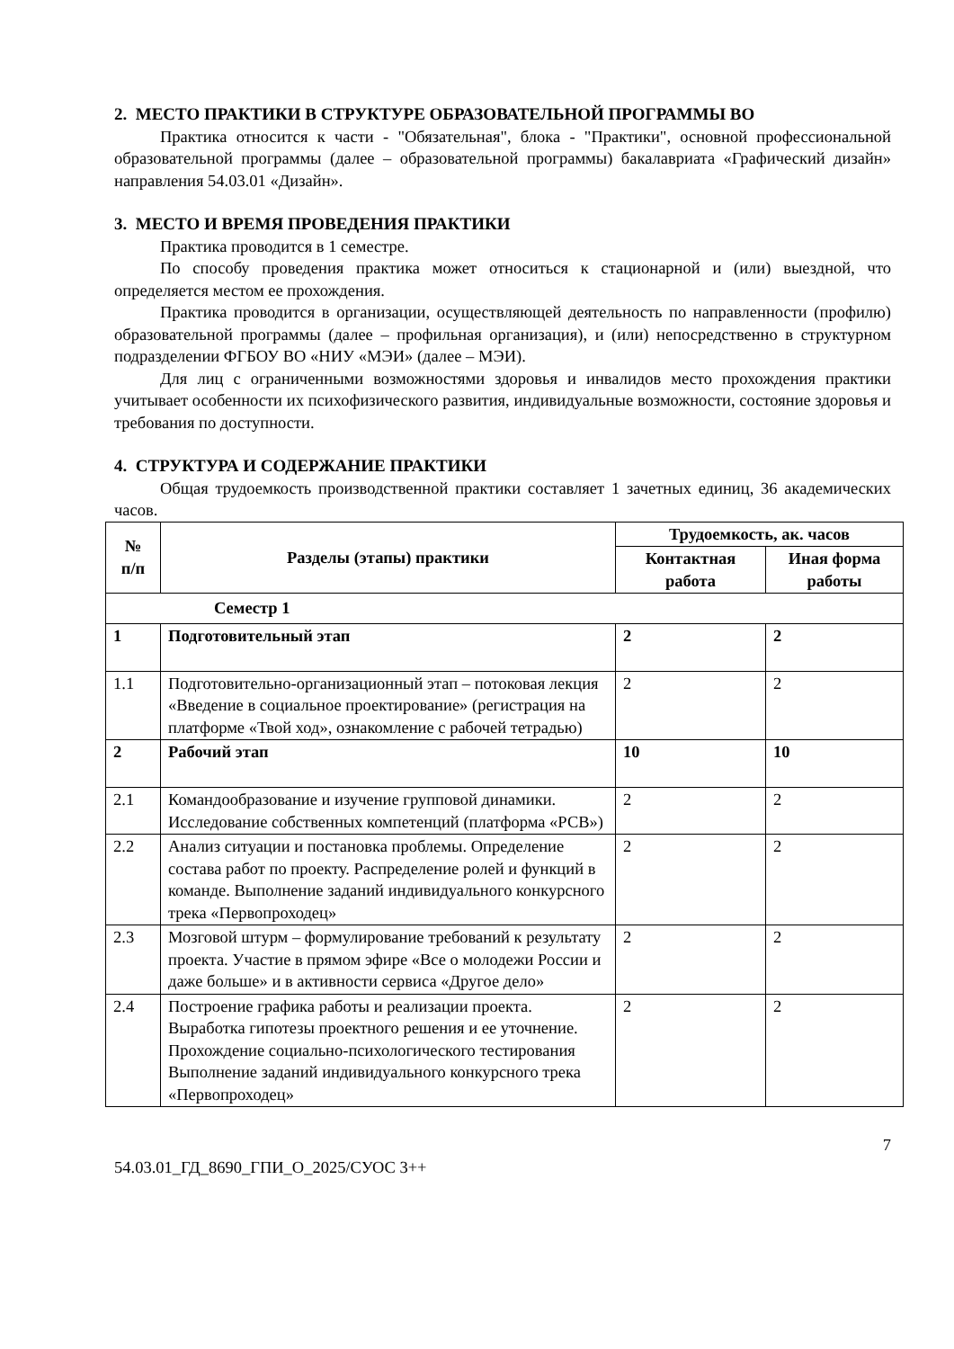2. МЕСТО ПРАКТИКИ В СТРУКТУРЕ ОБРАЗОВАТЕЛЬНОЙ ПРОГРАММЫ ВО
Практика относится к части - "Обязательная", блока - "Практики", основной профессиональной образовательной программы (далее – образовательной программы) бакалавриата «Графический дизайн» направления 54.03.01 «Дизайн».
3. МЕСТО И ВРЕМЯ ПРОВЕДЕНИЯ ПРАКТИКИ
Практика проводится в 1 семестре.
По способу проведения практика может относиться к стационарной и (или) выездной, что определяется местом ее прохождения.
Практика проводится в организации, осуществляющей деятельность по направленности (профилю) образовательной программы (далее – профильная организация), и (или) непосредственно в структурном подразделении ФГБОУ ВО «НИУ «МЭИ» (далее – МЭИ).
Для лиц с ограниченными возможностями здоровья и инвалидов место прохождения практики учитывает особенности их психофизического развития, индивидуальные возможности, состояние здоровья и требования по доступности.
4. СТРУКТУРА И СОДЕРЖАНИЕ ПРАКТИКИ
Общая трудоемкость производственной практики составляет 1 зачетных единиц, 36 академических часов.
| № п/п | Разделы (этапы) практики | Трудоемкость, ак. часов | |
| --- | --- | --- | --- |
| | | Контактная работа | Иная форма работы |
| Семестр 1 | | | |
| 1 | Подготовительный этап | 2 | 2 |
| 1.1 | Подготовительно-организационный этап – потоковая лекция «Введение в социальное проектирование» (регистрация на платформе «Твой ход», ознакомление с рабочей тетрадью) | 2 | 2 |
| 2 | Рабочий этап | 10 | 10 |
| 2.1 | Командообразование и изучение групповой динамики. Исследование собственных компетенций (платформа «РСВ») | 2 | 2 |
| 2.2 | Анализ ситуации и постановка проблемы. Определение состава работ по проекту. Распределение ролей и функций в команде. Выполнение заданий индивидуального конкурсного трека «Первопроходец» | 2 | 2 |
| 2.3 | Мозговой штурм – формулирование требований к результату проекта. Участие в прямом эфире «Все о молодежи России и даже больше» и в активности сервиса «Другое дело» | 2 | 2 |
| 2.4 | Построение графика работы и реализации проекта. Выработка гипотезы проектного решения и ее уточнение. Прохождение социально-психологического тестирования Выполнение заданий индивидуального конкурсного трека «Первопроходец» | 2 | 2 |
7
54.03.01_ГД_8690_ГПИ_О_2025/СУОС 3++